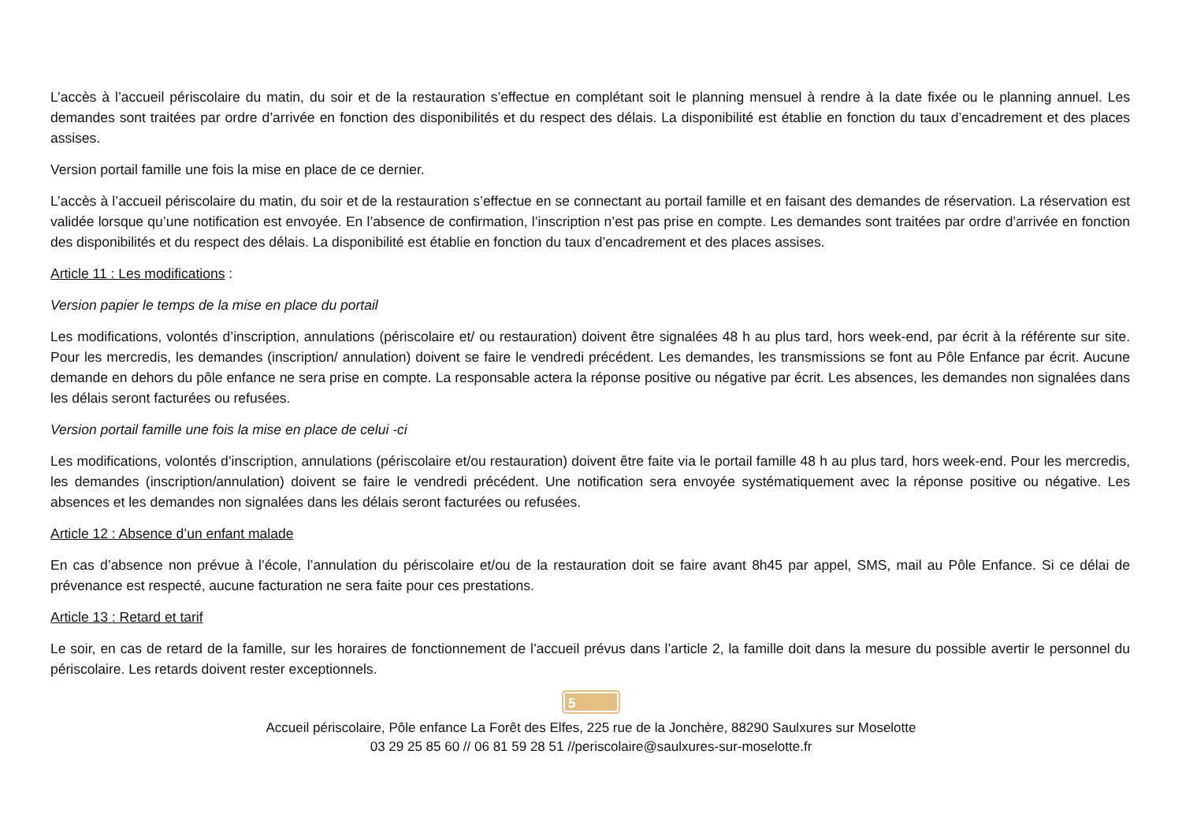L’accès à l’accueil périscolaire du matin, du soir et de la restauration s’effectue en complétant soit le planning mensuel à rendre à la date fixée ou le planning annuel. Les demandes sont traitées par ordre d’arrivée en fonction des disponibilités et du respect des délais. La disponibilité est établie en fonction du taux d’encadrement et des places assises.
Version portail famille une fois la mise en place de ce dernier.
L’accès à l’accueil périscolaire du matin, du soir et de la restauration s’effectue en se connectant au portail famille et en faisant des demandes de réservation. La réservation est validée lorsque qu’une notification est envoyée. En l’absence de confirmation, l’inscription n’est pas prise en compte. Les demandes sont traitées par ordre d’arrivée en fonction des disponibilités et du respect des délais. La disponibilité est établie en fonction du taux d’encadrement et des places assises.
Article 11 : Les modifications :
Version papier le temps de la mise en place du portail
Les modifications, volontés d’inscription, annulations (périscolaire et/ ou restauration) doivent être signalées 48 h au plus tard, hors week-end, par écrit à la référente sur site. Pour les mercredis, les demandes (inscription/ annulation) doivent se faire le vendredi précédent. Les demandes, les transmissions se font au Pôle Enfance par écrit. Aucune demande en dehors du pôle enfance ne sera prise en compte. La responsable actera la réponse positive ou négative par écrit. Les absences, les demandes non signalées dans les délais seront facturées ou refusées.
Version portail famille une fois la mise en place de celui -ci
Les modifications, volontés d’inscription, annulations (périscolaire et/ou restauration) doivent être faite via le portail famille 48 h au plus tard, hors week-end. Pour les mercredis, les demandes (inscription/annulation) doivent se faire le vendredi précédent. Une notification sera envoyée systématiquement avec la réponse positive ou négative. Les absences et les demandes non signalées dans les délais seront facturées ou refusées.
Article 12 : Absence d’un enfant malade
En cas d’absence non prévue à l’école, l’annulation du périscolaire et/ou de la restauration doit se faire avant 8h45 par appel, SMS, mail au Pôle Enfance. Si ce délai de prévenance est respecté, aucune facturation ne sera faite pour ces prestations.
Article 13 : Retard et tarif
Le soir, en cas de retard de la famille, sur les horaires de fonctionnement de l’accueil prévus dans l’article 2, la famille doit dans la mesure du possible avertir le personnel du périscolaire. Les retards doivent rester exceptionnels.
5
Accueil périscolaire, Pôle enfance La Forêt des Elfes, 225 rue de la Jonchère, 88290 Saulxures sur Moselotte
03 29 25 85 60 // 06 81 59 28 51 //periscolaire@saulxures-sur-moselotte.fr